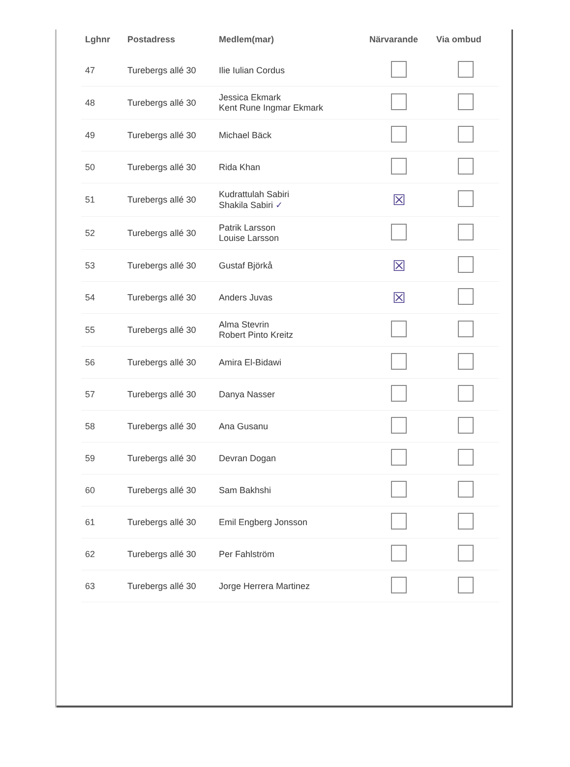| Lghnr | Postadress | Medlem(mar) | Närvarande | Via ombud |
| --- | --- | --- | --- | --- |
| 47 | Turebergs allé 30 | Ilie Iulian Cordus | | |
| 48 | Turebergs allé 30 | Jessica Ekmark Kent Rune Ingmar Ekmark | | |
| 49 | Turebergs allé 30 | Michael Bäck | | |
| 50 | Turebergs allé 30 | Rida Khan | | |
| 51 | Turebergs allé 30 | Kudrattulah Sabiri Shakila Sabiri ✓ | ☒ | |
| 52 | Turebergs allé 30 | Patrik Larsson Louise Larsson | | |
| 53 | Turebergs allé 30 | Gustaf Björkå | ☒ | |
| 54 | Turebergs allé 30 | Anders Juvas | ☒ | |
| 55 | Turebergs allé 30 | Alma Stevrin Robert Pinto Kreitz | | |
| 56 | Turebergs allé 30 | Amira El-Bidawi | | |
| 57 | Turebergs allé 30 | Danya Nasser | | |
| 58 | Turebergs allé 30 | Ana Gusanu | | |
| 59 | Turebergs allé 30 | Devran Dogan | | |
| 60 | Turebergs allé 30 | Sam Bakhshi | | |
| 61 | Turebergs allé 30 | Emil Engberg Jonsson | | |
| 62 | Turebergs allé 30 | Per Fahlström | | |
| 63 | Turebergs allé 30 | Jorge Herrera Martinez | | |